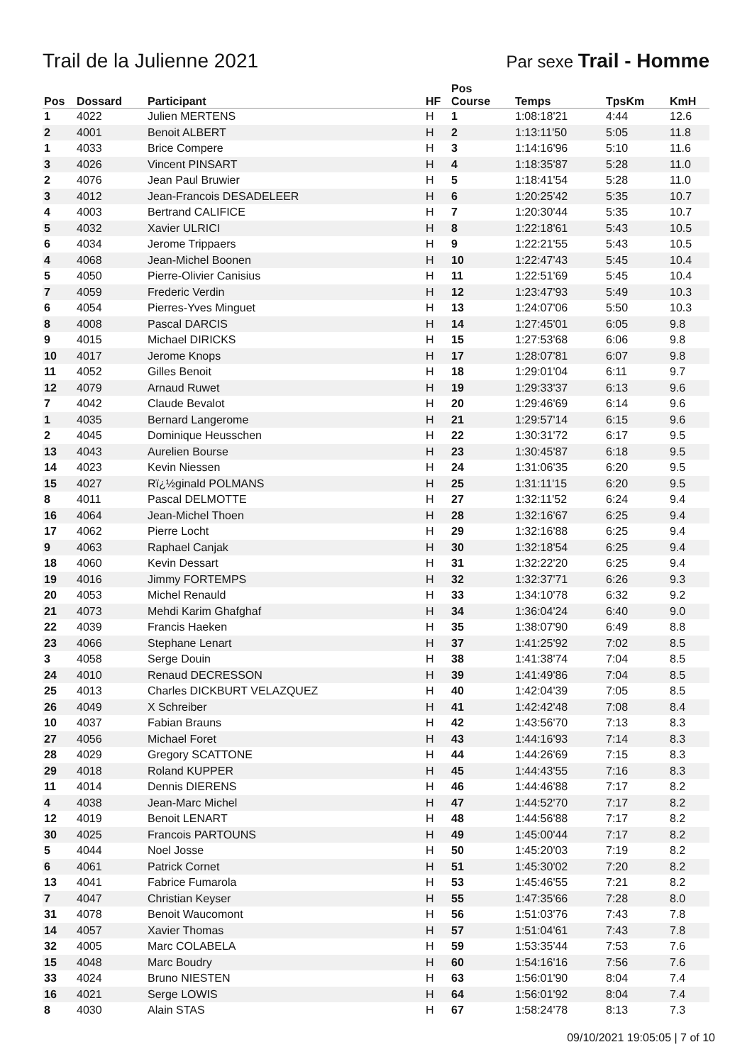Trail de la Julienne 2021 Par sexe Trail - Homme
| Pos | Dossard | Participant | HF | Pos Course | Temps | TpsKm | KmH |
| --- | --- | --- | --- | --- | --- | --- | --- |
| 1 | 4022 | Julien MERTENS | H | 1 | 1:08:18'21 | 4:44 | 12.6 |
| 2 | 4001 | Benoit ALBERT | H | 2 | 1:13:11'50 | 5:05 | 11.8 |
| 1 | 4033 | Brice Compere | H | 3 | 1:14:16'96 | 5:10 | 11.6 |
| 3 | 4026 | Vincent PINSART | H | 4 | 1:18:35'87 | 5:28 | 11.0 |
| 2 | 4076 | Jean Paul Bruwier | H | 5 | 1:18:41'54 | 5:28 | 11.0 |
| 3 | 4012 | Jean-Francois DESADELEER | H | 6 | 1:20:25'42 | 5:35 | 10.7 |
| 4 | 4003 | Bertrand CALIFICE | H | 7 | 1:20:30'44 | 5:35 | 10.7 |
| 5 | 4032 | Xavier ULRICI | H | 8 | 1:22:18'61 | 5:43 | 10.5 |
| 6 | 4034 | Jerome Trippaers | H | 9 | 1:22:21'55 | 5:43 | 10.5 |
| 4 | 4068 | Jean-Michel Boonen | H | 10 | 1:22:47'43 | 5:45 | 10.4 |
| 5 | 4050 | Pierre-Olivier Canisius | H | 11 | 1:22:51'69 | 5:45 | 10.4 |
| 7 | 4059 | Frederic Verdin | H | 12 | 1:23:47'93 | 5:49 | 10.3 |
| 6 | 4054 | Pierres-Yves Minguet | H | 13 | 1:24:07'06 | 5:50 | 10.3 |
| 8 | 4008 | Pascal DARCIS | H | 14 | 1:27:45'01 | 6:05 | 9.8 |
| 9 | 4015 | Michael DIRICKS | H | 15 | 1:27:53'68 | 6:06 | 9.8 |
| 10 | 4017 | Jerome Knops | H | 17 | 1:28:07'81 | 6:07 | 9.8 |
| 11 | 4052 | Gilles Benoit | H | 18 | 1:29:01'04 | 6:11 | 9.7 |
| 12 | 4079 | Arnaud Ruwet | H | 19 | 1:29:33'37 | 6:13 | 9.6 |
| 7 | 4042 | Claude Bevalot | H | 20 | 1:29:46'69 | 6:14 | 9.6 |
| 1 | 4035 | Bernard Langerome | H | 21 | 1:29:57'14 | 6:15 | 9.6 |
| 2 | 4045 | Dominique Heusschen | H | 22 | 1:30:31'72 | 6:17 | 9.5 |
| 13 | 4043 | Aurelien Bourse | H | 23 | 1:30:45'87 | 6:18 | 9.5 |
| 14 | 4023 | Kevin Niessen | H | 24 | 1:31:06'35 | 6:20 | 9.5 |
| 15 | 4027 | Rï¿½ginald POLMANS | H | 25 | 1:31:11'15 | 6:20 | 9.5 |
| 8 | 4011 | Pascal DELMOTTE | H | 27 | 1:32:11'52 | 6:24 | 9.4 |
| 16 | 4064 | Jean-Michel Thoen | H | 28 | 1:32:16'67 | 6:25 | 9.4 |
| 17 | 4062 | Pierre Locht | H | 29 | 1:32:16'88 | 6:25 | 9.4 |
| 9 | 4063 | Raphael Canjak | H | 30 | 1:32:18'54 | 6:25 | 9.4 |
| 18 | 4060 | Kevin Dessart | H | 31 | 1:32:22'20 | 6:25 | 9.4 |
| 19 | 4016 | Jimmy FORTEMPS | H | 32 | 1:32:37'71 | 6:26 | 9.3 |
| 20 | 4053 | Michel Renauld | H | 33 | 1:34:10'78 | 6:32 | 9.2 |
| 21 | 4073 | Mehdi Karim Ghafghaf | H | 34 | 1:36:04'24 | 6:40 | 9.0 |
| 22 | 4039 | Francis Haeken | H | 35 | 1:38:07'90 | 6:49 | 8.8 |
| 23 | 4066 | Stephane Lenart | H | 37 | 1:41:25'92 | 7:02 | 8.5 |
| 3 | 4058 | Serge Douin | H | 38 | 1:41:38'74 | 7:04 | 8.5 |
| 24 | 4010 | Renaud DECRESSON | H | 39 | 1:41:49'86 | 7:04 | 8.5 |
| 25 | 4013 | Charles DICKBURT VELAZQUEZ | H | 40 | 1:42:04'39 | 7:05 | 8.5 |
| 26 | 4049 | X Schreiber | H | 41 | 1:42:42'48 | 7:08 | 8.4 |
| 10 | 4037 | Fabian Brauns | H | 42 | 1:43:56'70 | 7:13 | 8.3 |
| 27 | 4056 | Michael Foret | H | 43 | 1:44:16'93 | 7:14 | 8.3 |
| 28 | 4029 | Gregory SCATTONE | H | 44 | 1:44:26'69 | 7:15 | 8.3 |
| 29 | 4018 | Roland KUPPER | H | 45 | 1:44:43'55 | 7:16 | 8.3 |
| 11 | 4014 | Dennis DIERENS | H | 46 | 1:44:46'88 | 7:17 | 8.2 |
| 4 | 4038 | Jean-Marc Michel | H | 47 | 1:44:52'70 | 7:17 | 8.2 |
| 12 | 4019 | Benoit LENART | H | 48 | 1:44:56'88 | 7:17 | 8.2 |
| 30 | 4025 | Francois PARTOUNS | H | 49 | 1:45:00'44 | 7:17 | 8.2 |
| 5 | 4044 | Noel Josse | H | 50 | 1:45:20'03 | 7:19 | 8.2 |
| 6 | 4061 | Patrick Cornet | H | 51 | 1:45:30'02 | 7:20 | 8.2 |
| 13 | 4041 | Fabrice Fumarola | H | 53 | 1:45:46'55 | 7:21 | 8.2 |
| 7 | 4047 | Christian Keyser | H | 55 | 1:47:35'66 | 7:28 | 8.0 |
| 31 | 4078 | Benoit Waucomont | H | 56 | 1:51:03'76 | 7:43 | 7.8 |
| 14 | 4057 | Xavier Thomas | H | 57 | 1:51:04'61 | 7:43 | 7.8 |
| 32 | 4005 | Marc COLABELA | H | 59 | 1:53:35'44 | 7:53 | 7.6 |
| 15 | 4048 | Marc Boudry | H | 60 | 1:54:16'16 | 7:56 | 7.6 |
| 33 | 4024 | Bruno NIESTEN | H | 63 | 1:56:01'90 | 8:04 | 7.4 |
| 16 | 4021 | Serge LOWIS | H | 64 | 1:56:01'92 | 8:04 | 7.4 |
| 8 | 4030 | Alain STAS | H | 67 | 1:58:24'78 | 8:13 | 7.3 |
09/10/2021 19:05:05 | 7 of 10